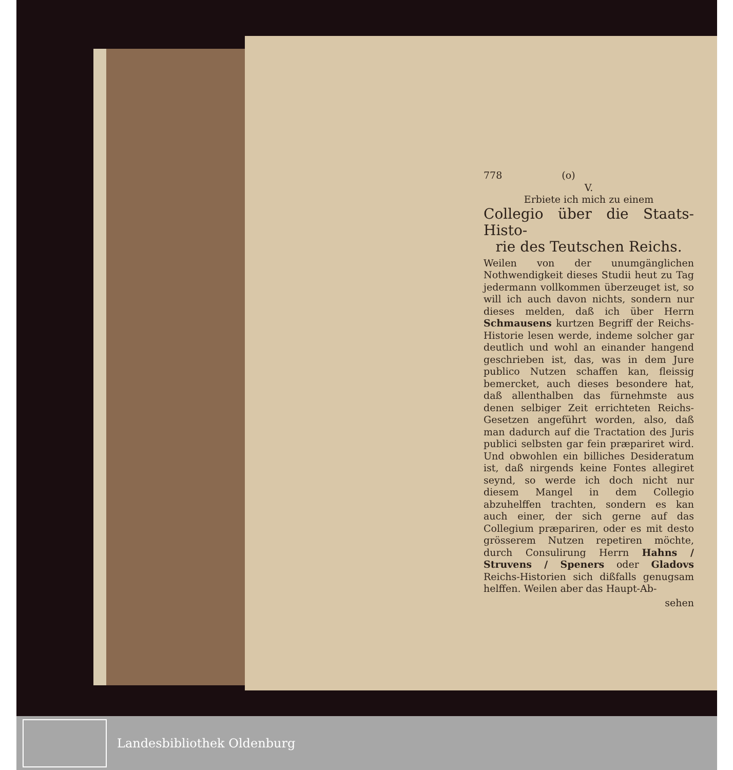778 (o)
V.
Erbiete ich mich zu einem
Collegio über die Staats-Histo-
rie des Teutschen Reichs.
Weilen von der unumgänglichen Nothwendigkeit dieses Studii heut zu Tag jedermann vollkommen überzeuget ist, so will ich auch davon nichts, sondern nur dieses melden, daß ich über Herrn Schmausens kurtzen Begriff der Reichs-Historie lesen werde, indeme solcher gar deutlich und wohl an einander hangend geschrieben ist, das, was in dem Jure publico Nutzen schaffen kan, fleissig bemercket, auch dieses besondere hat, daß allenthalben das fürnehmste aus denen selbiger Zeit errichteten Reichs-Gesetzen angeführt worden, also, daß man dadurch auf die Tractation des Juris publici selbsten gar fein præpariret wird. Und obwohlen ein billiches Desideratum ist, daß nirgends keine Fontes allegiret seynd, so werde ich doch nicht nur diesem Mangel in dem Collegio abzuhelffen trachten, sondern es kan auch einer, der sich gerne auf das Collegium præpariren, oder es mit desto grösserem Nutzen repetiren möchte, durch Consulirung Herrn Hahns / Struvens / Speners oder Gladovs Reichs-Historien sich dißfalls genugsam helffen. Weilen aber das Haupt-Ab-
sehen
Landesbibliothek Oldenburg